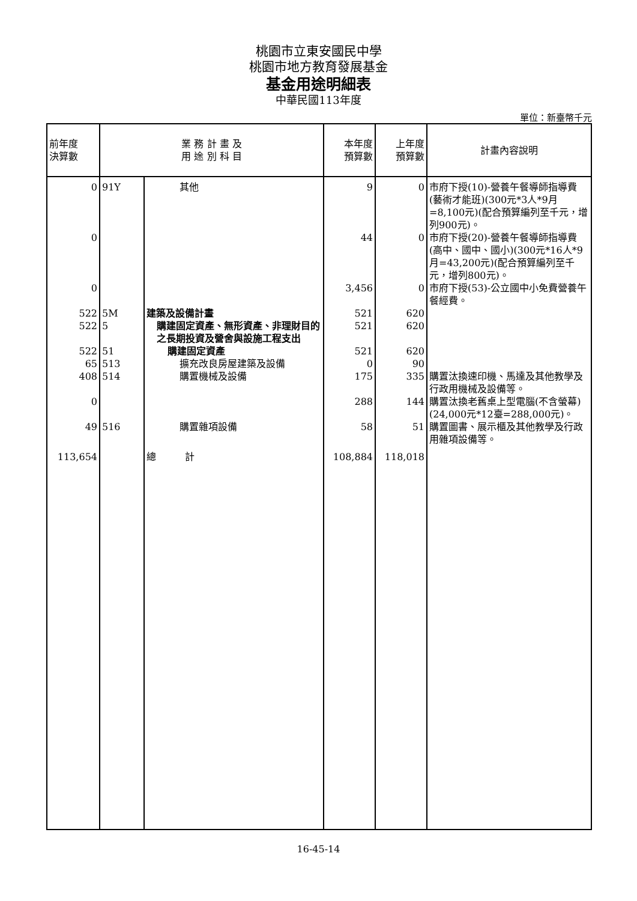桃園市立東安國民中學
桃園市地方教育發展基金
基金用途明細表
中華民國113年度
單位：新臺幣千元
| 前年度 決算數 | 業 務 計 畫 及 用 途 別 科 目 | | 本年度 預算數 | 上年度 預算數 | 計畫內容說明 |
| --- | --- | --- | --- | --- | --- |
| 0 | 91Y | 其他 | 9 | 0 | 市府下授(10)-營養午餐導師指導費(藝術才能班)(300元*3人*9月=8,100元)(配合預算編列至千元，增列900元)。 |
| 0 | | | 44 | 0 | 市府下授(20)-營養午餐導師指導費(高中、國中、國小)(300元*16人*9月=43,200元)(配合預算編列至千元，增列800元)。 |
| 0 | | | 3,456 | 0 | 市府下授(53)-公立國中小免費營養午餐經費。 |
| 522 | 5M | 建築及設備計畫 | 521 | 620 | |
| 522 | 5 | 購建固定資產、無形資產、非理財目的之長期投資及營舍與設施工程支出 | 521 | 620 | |
| 522 | 51 | 購建固定資產 | 521 | 620 | |
| 65 | 513 | 擴充改良房屋建築及設備 | 0 | 90 | |
| 408 | 514 | 購置機械及設備 | 175 | 335 | 購置汰換速印機、馬達及其他教學及行政用機械及設備等。 |
| 0 | | | 288 | 144 | 購置汰換老舊桌上型電腦(不含螢幕)(24,000元*12臺=288,000元)。 |
| 49 | 516 | 購置雜項設備 | 58 | 51 | 購置圖書、展示櫃及其他教學及行政用雜項設備等。 |
| 113,654 | | 總 計 | 108,884 | 118,018 | |
16-45-14